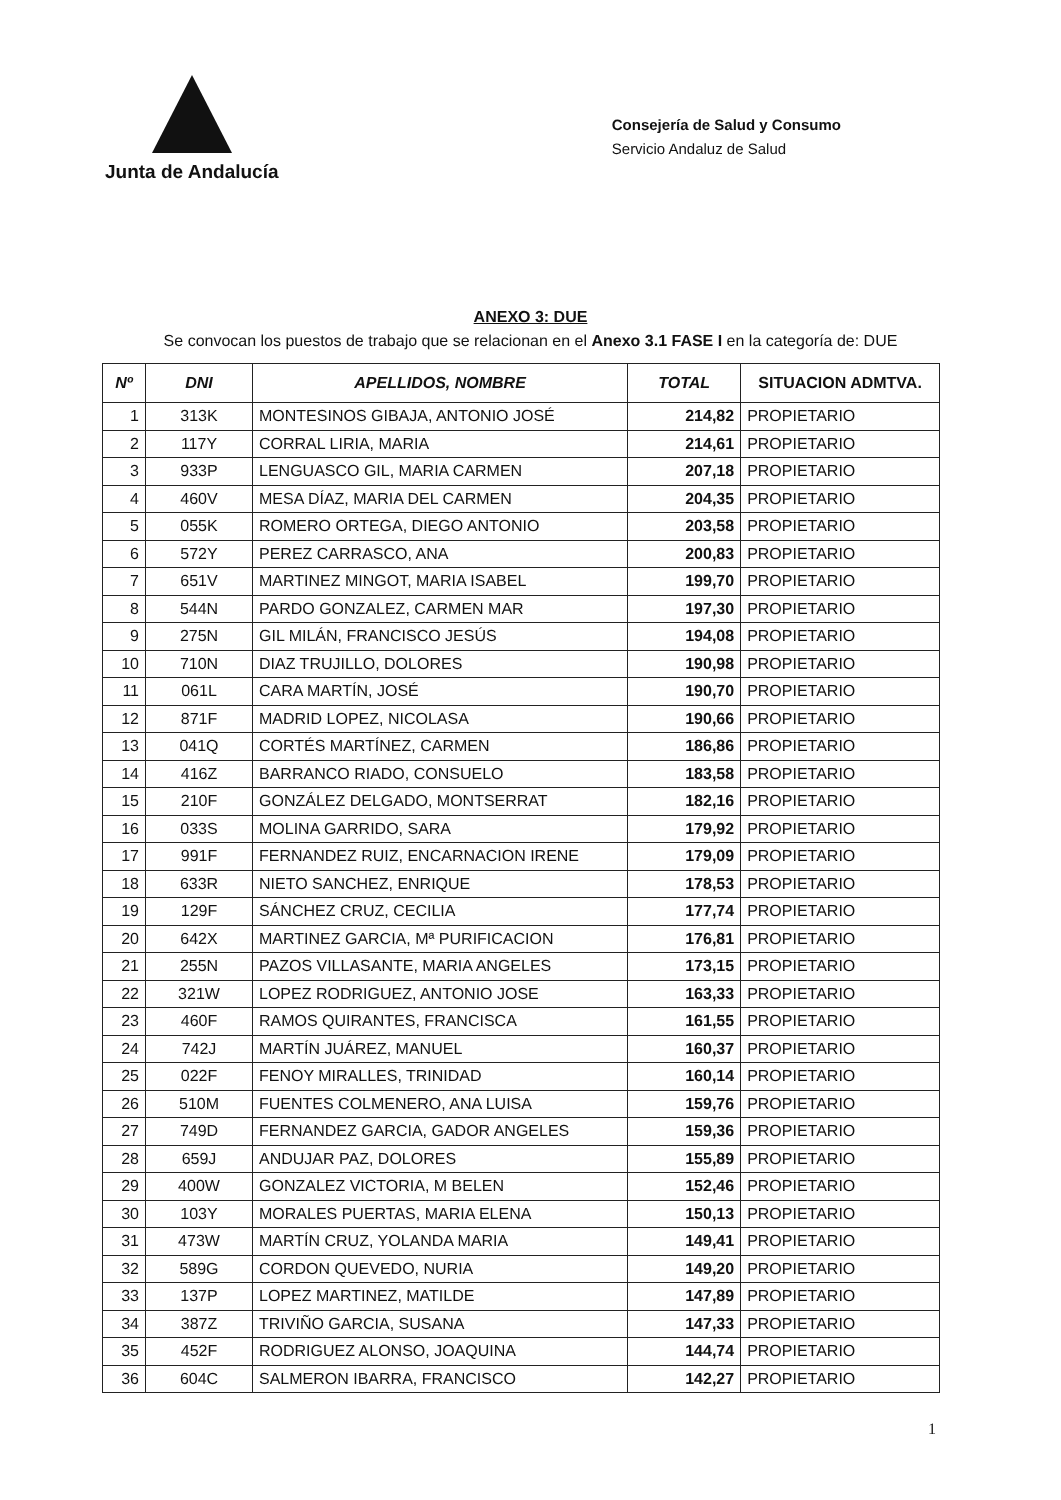Junta de Andalucía
Consejería de Salud y Consumo
Servicio Andaluz de Salud
ANEXO 3: DUE
Se convocan los puestos de trabajo que se relacionan en el Anexo 3.1 FASE I en la categoría de: DUE
| Nº | DNI | APELLIDOS, NOMBRE | TOTAL | SITUACION ADMTVA. |
| --- | --- | --- | --- | --- |
| 1 | 313K | MONTESINOS GIBAJA, ANTONIO JOSÉ | 214,82 | PROPIETARIO |
| 2 | 117Y | CORRAL LIRIA, MARIA | 214,61 | PROPIETARIO |
| 3 | 933P | LENGUASCO GIL, MARIA CARMEN | 207,18 | PROPIETARIO |
| 4 | 460V | MESA DÍAZ, MARIA DEL CARMEN | 204,35 | PROPIETARIO |
| 5 | 055K | ROMERO ORTEGA, DIEGO ANTONIO | 203,58 | PROPIETARIO |
| 6 | 572Y | PEREZ CARRASCO, ANA | 200,83 | PROPIETARIO |
| 7 | 651V | MARTINEZ MINGOT, MARIA ISABEL | 199,70 | PROPIETARIO |
| 8 | 544N | PARDO GONZALEZ, CARMEN MAR | 197,30 | PROPIETARIO |
| 9 | 275N | GIL MILÁN, FRANCISCO JESÚS | 194,08 | PROPIETARIO |
| 10 | 710N | DIAZ TRUJILLO, DOLORES | 190,98 | PROPIETARIO |
| 11 | 061L | CARA MARTÍN, JOSÉ | 190,70 | PROPIETARIO |
| 12 | 871F | MADRID LOPEZ, NICOLASA | 190,66 | PROPIETARIO |
| 13 | 041Q | CORTÉS MARTÍNEZ, CARMEN | 186,86 | PROPIETARIO |
| 14 | 416Z | BARRANCO RIADO, CONSUELO | 183,58 | PROPIETARIO |
| 15 | 210F | GONZÁLEZ DELGADO, MONTSERRAT | 182,16 | PROPIETARIO |
| 16 | 033S | MOLINA GARRIDO, SARA | 179,92 | PROPIETARIO |
| 17 | 991F | FERNANDEZ RUIZ, ENCARNACION IRENE | 179,09 | PROPIETARIO |
| 18 | 633R | NIETO SANCHEZ, ENRIQUE | 178,53 | PROPIETARIO |
| 19 | 129F | SÁNCHEZ CRUZ, CECILIA | 177,74 | PROPIETARIO |
| 20 | 642X | MARTINEZ GARCIA, Mª PURIFICACION | 176,81 | PROPIETARIO |
| 21 | 255N | PAZOS VILLASANTE, MARIA ANGELES | 173,15 | PROPIETARIO |
| 22 | 321W | LOPEZ RODRIGUEZ, ANTONIO JOSE | 163,33 | PROPIETARIO |
| 23 | 460F | RAMOS QUIRANTES, FRANCISCA | 161,55 | PROPIETARIO |
| 24 | 742J | MARTÍN JUÁREZ, MANUEL | 160,37 | PROPIETARIO |
| 25 | 022F | FENOY MIRALLES, TRINIDAD | 160,14 | PROPIETARIO |
| 26 | 510M | FUENTES COLMENERO, ANA LUISA | 159,76 | PROPIETARIO |
| 27 | 749D | FERNANDEZ GARCIA, GADOR ANGELES | 159,36 | PROPIETARIO |
| 28 | 659J | ANDUJAR PAZ, DOLORES | 155,89 | PROPIETARIO |
| 29 | 400W | GONZALEZ VICTORIA, M BELEN | 152,46 | PROPIETARIO |
| 30 | 103Y | MORALES PUERTAS, MARIA ELENA | 150,13 | PROPIETARIO |
| 31 | 473W | MARTÍN CRUZ, YOLANDA MARIA | 149,41 | PROPIETARIO |
| 32 | 589G | CORDON QUEVEDO, NURIA | 149,20 | PROPIETARIO |
| 33 | 137P | LOPEZ MARTINEZ, MATILDE | 147,89 | PROPIETARIO |
| 34 | 387Z | TRIVIÑO GARCIA, SUSANA | 147,33 | PROPIETARIO |
| 35 | 452F | RODRIGUEZ ALONSO, JOAQUINA | 144,74 | PROPIETARIO |
| 36 | 604C | SALMERON IBARRA, FRANCISCO | 142,27 | PROPIETARIO |
1